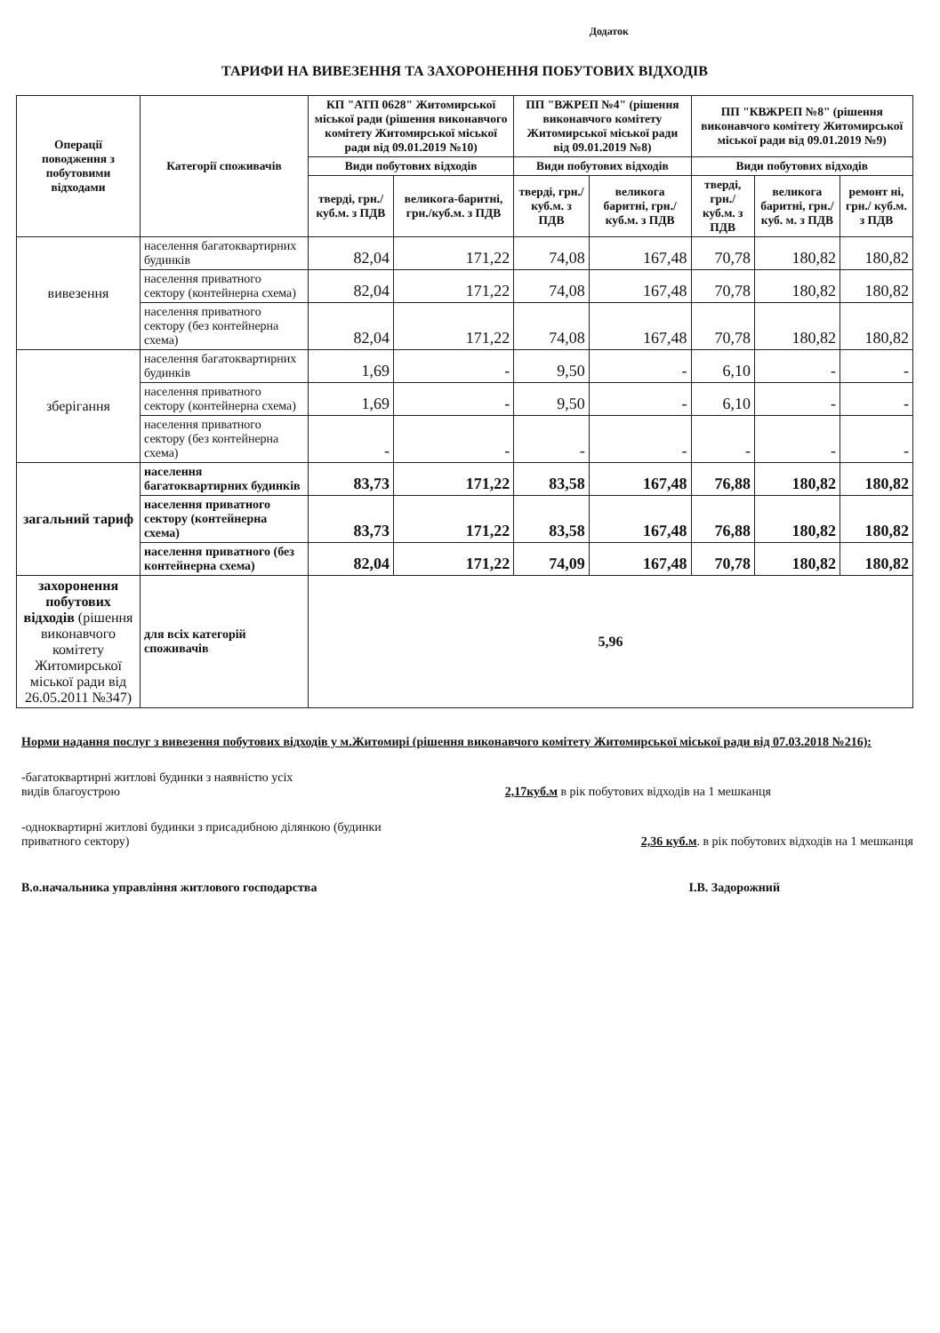Додаток
ТАРИФИ НА ВИВЕЗЕННЯ ТА ЗАХОРОНЕННЯ ПОБУТОВИХ ВІДХОДІВ
| Операції поводження з побутовими відходами | Категорії споживачів | КП "АТП 0628" Житомирської міської ради (рішення виконавчого комітету Житомирської міської ради від 09.01.2019 №10) | | ПП "ВЖРЕП №4" (рішення виконавчого комітету Житомирської міської ради від 09.01.2019 №8) | | ПП "КВЖРЕП №8" (рішення виконавчого комітету Житомирської міської ради від 09.01.2019 №9) | | |
| --- | --- | --- | --- | --- | --- | --- | --- | --- |
| | | Види побутових відходів | | Види побутових відходів | | Види побутових відходів | | |
| | | тверді, грн./куб.м. з ПДВ | великога-баритні, грн./куб.м. з ПДВ | тверді, грн./ куб.м. з ПДВ | великога баритні, грн./ куб.м. з ПДВ | тверді, грн./ куб.м. з ПДВ | великога баритні, грн./куб. м. з ПДВ | ремонт ні, грн./ куб.м. з ПДВ |
| вивезення | населення багатоквартирних будинків | 82,04 | 171,22 | 74,08 | 167,48 | 70,78 | 180,82 | 180,82 |
| | населення приватного сектору (контейнерна схема) | 82,04 | 171,22 | 74,08 | 167,48 | 70,78 | 180,82 | 180,82 |
| | населення приватного сектору (без контейнерна схема) | 82,04 | 171,22 | 74,08 | 167,48 | 70,78 | 180,82 | 180,82 |
| зберігання | населення багатоквартирних будинків | 1,69 | - | 9,50 | - | 6,10 | - | - |
| | населення приватного сектору (контейнерна схема) | 1,69 | - | 9,50 | - | 6,10 | - | - |
| | населення приватного сектору (без контейнерна схема) | - | - | - | - | - | - | - |
| загальний тариф | населення багатоквартирних будинків | 83,73 | 171,22 | 83,58 | 167,48 | 76,88 | 180,82 | 180,82 |
| | населення приватного сектору (контейнерна схема) | 83,73 | 171,22 | 83,58 | 167,48 | 76,88 | 180,82 | 180,82 |
| | населення приватного (без контейнерна схема) | 82,04 | 171,22 | 74,09 | 167,48 | 70,78 | 180,82 | 180,82 |
| захоронення побутових відходів (рішення виконавчого комітету Житомирської міської ради від 26.05.2011 №347) | для всіх категорій споживачів | 5,96 | | | | | | |
Норми надання послуг з вивезення побутових відходів у м.Житомирі (рішення виконавчого комітету Житомирської міської ради від 07.03.2018 №216):
-багатоквартирні житлові будинки з наявністю усіх
видів благоустрою 2,17куб.м в рік побутових відходів на 1 мешканця
-одноквартирні житлові будинки з присадибною ділянкою (будинки
приватного сектору) 2,36 куб.м. в рік побутових відходів на 1 мешканця
В.о.начальника управління житлового господарства І.В. Задорожний